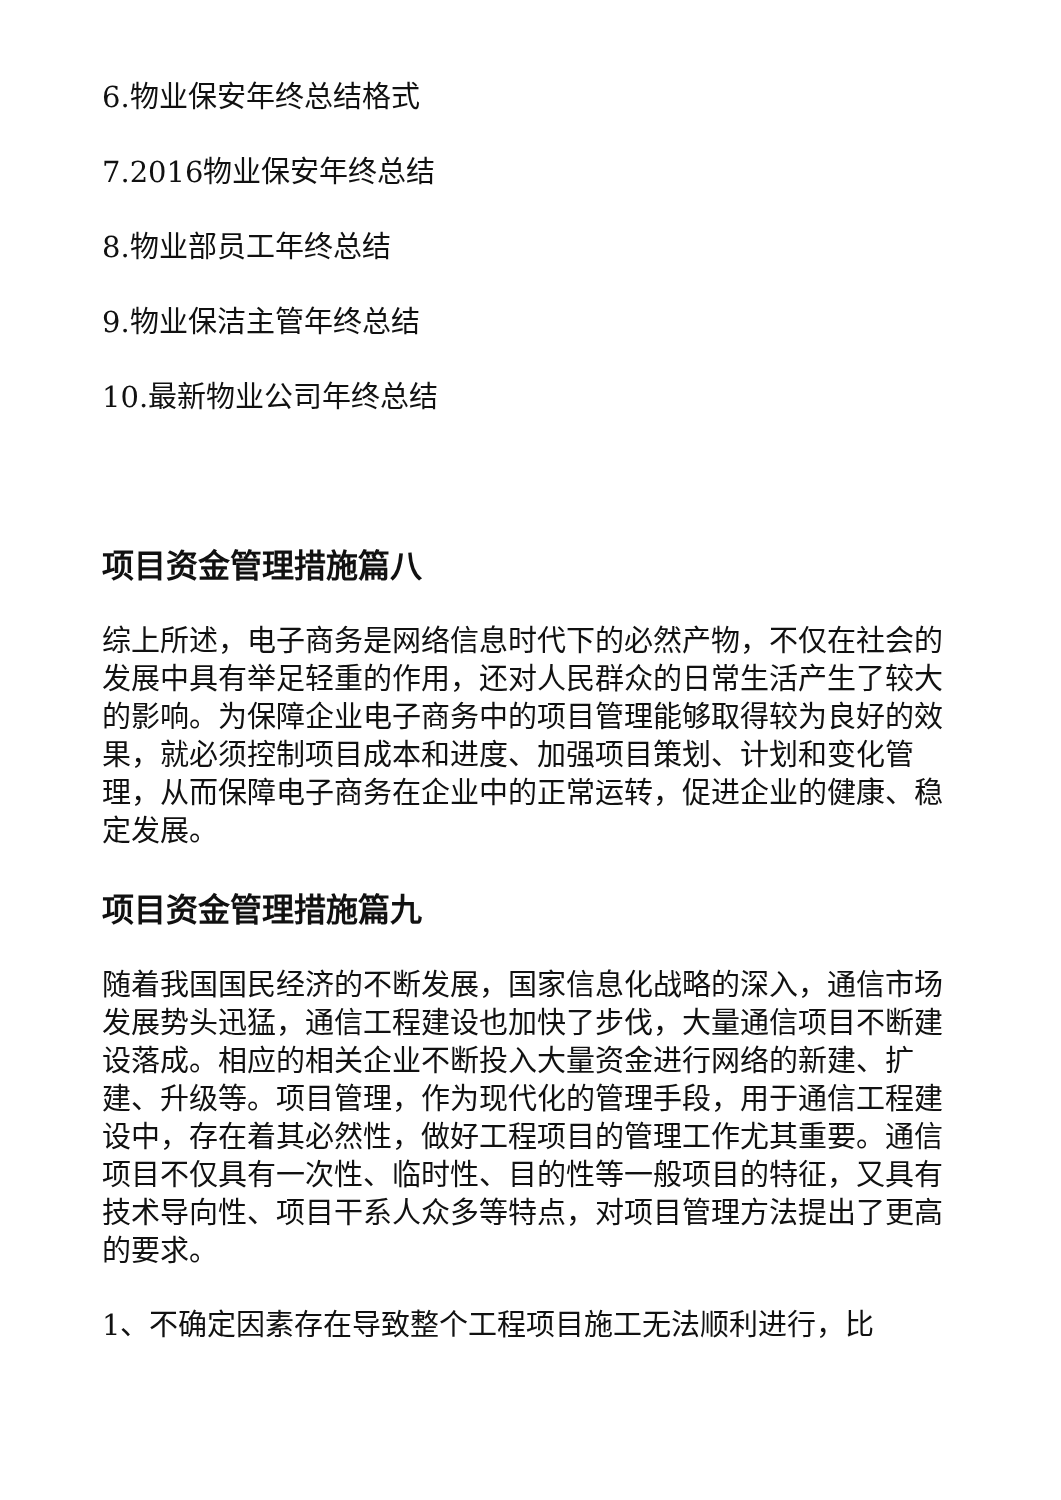6.物业保安年终总结格式
7.2016物业保安年终总结
8.物业部员工年终总结
9.物业保洁主管年终总结
10.最新物业公司年终总结
项目资金管理措施篇八
综上所述，电子商务是网络信息时代下的必然产物，不仅在社会的发展中具有举足轻重的作用，还对人民群众的日常生活产生了较大的影响。为保障企业电子商务中的项目管理能够取得较为良好的效果，就必须控制项目成本和进度、加强项目策划、计划和变化管理，从而保障电子商务在企业中的正常运转，促进企业的健康、稳定发展。
项目资金管理措施篇九
随着我国国民经济的不断发展，国家信息化战略的深入，通信市场发展势头迅猛，通信工程建设也加快了步伐，大量通信项目不断建设落成。相应的相关企业不断投入大量资金进行网络的新建、扩建、升级等。项目管理，作为现代化的管理手段，用于通信工程建设中，存在着其必然性，做好工程项目的管理工作尤其重要。通信项目不仅具有一次性、临时性、目的性等一般项目的特征，又具有技术导向性、项目干系人众多等特点，对项目管理方法提出了更高的要求。
1、不确定因素存在导致整个工程项目施工无法顺利进行，比